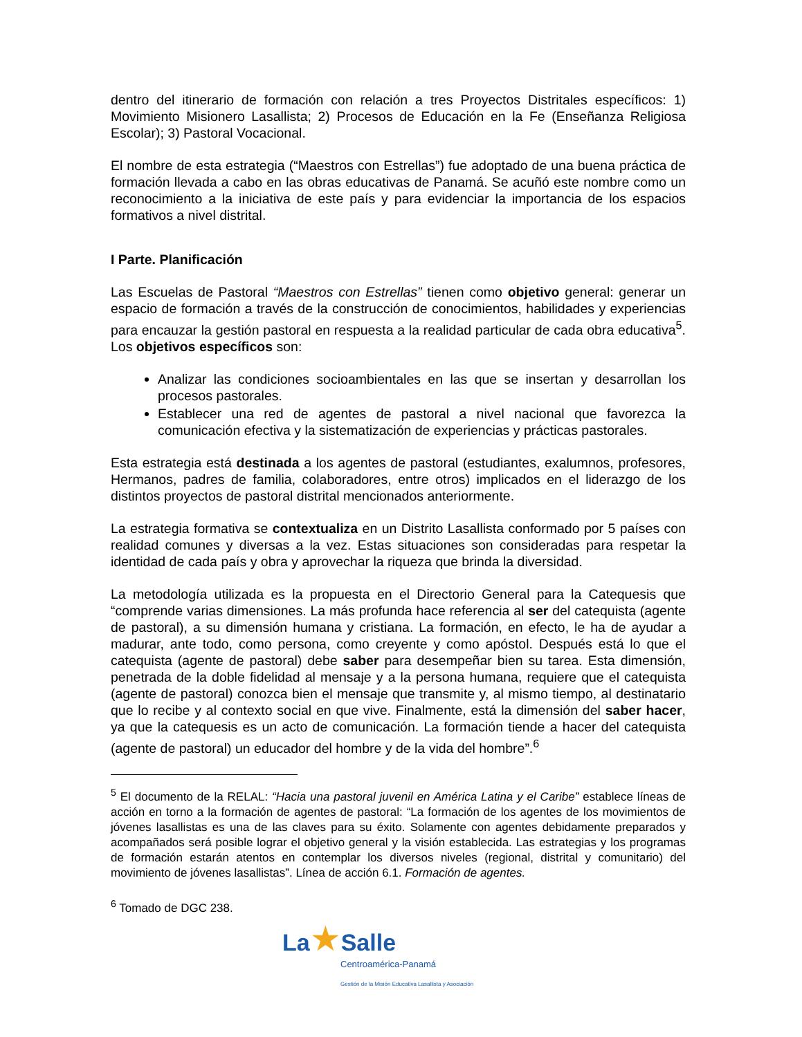dentro del itinerario de formación con relación a tres Proyectos Distritales específicos: 1) Movimiento Misionero Lasallista; 2) Procesos de Educación en la Fe (Enseñanza Religiosa Escolar); 3) Pastoral Vocacional.
El nombre de esta estrategia (“Maestros con Estrellas”) fue adoptado de una buena práctica de formación llevada a cabo en las obras educativas de Panamá. Se acuñó este nombre como un reconocimiento a la iniciativa de este país y para evidenciar la importancia de los espacios formativos a nivel distrital.
I Parte. Planificación
Las Escuelas de Pastoral “Maestros con Estrellas” tienen como objetivo general: generar un espacio de formación a través de la construcción de conocimientos, habilidades y experiencias para encauzar la gestión pastoral en respuesta a la realidad particular de cada obra educativa<sup>5</sup>. Los objetivos específicos son:
Analizar las condiciones socioambientales en las que se insertan y desarrollan los procesos pastorales.
Establecer una red de agentes de pastoral a nivel nacional que favorezca la comunicación efectiva y la sistematización de experiencias y prácticas pastorales.
Esta estrategia está destinada a los agentes de pastoral (estudiantes, exalumnos, profesores, Hermanos, padres de familia, colaboradores, entre otros) implicados en el liderazgo de los distintos proyectos de pastoral distrital mencionados anteriormente.
La estrategia formativa se contextualiza en un Distrito Lasallista conformado por 5 países con realidad comunes y diversas a la vez. Estas situaciones son consideradas para respetar la identidad de cada país y obra y aprovechar la riqueza que brinda la diversidad.
La metodología utilizada es la propuesta en el Directorio General para la Catequesis que “comprende varias dimensiones. La más profunda hace referencia al ser del catequista (agente de pastoral), a su dimensión humana y cristiana. La formación, en efecto, le ha de ayudar a madurar, ante todo, como persona, como creyente y como apóstol. Después está lo que el catequista (agente de pastoral) debe saber para desempeñar bien su tarea. Esta dimensión, penetrada de la doble fidelidad al mensaje y a la persona humana, requiere que el catequista (agente de pastoral) conozca bien el mensaje que transmite y, al mismo tiempo, al destinatario que lo recibe y al contexto social en que vive. Finalmente, está la dimensión del saber hacer, ya que la catequesis es un acto de comunicación. La formación tiende a hacer del catequista (agente de pastoral) un educador del hombre y de la vida del hombre”.<sup>6</sup>
<sup>5</sup> El documento de la RELAL: “Hacia una pastoral juvenil en América Latina y el Caribe” establece líneas de acción en torno a la formación de agentes de pastoral: “La formación de los agentes de los movimientos de jóvenes lasallistas es una de las claves para su éxito. Solamente con agentes debidamente preparados y acompañados será posible lograr el objetivo general y la visión establecida. Las estrategias y los programas de formación estarán atentos en contemplar los diversos niveles (regional, distrital y comunitario) del movimiento de jóvenes lasallistas”. Línea de acción 6.1. Formación de agentes.
<sup>6</sup> Tomado de DGC 238.
La★Salle
Centroamérica-Panamá
Gestión de la Misión Educativa Lasallista y Asociación